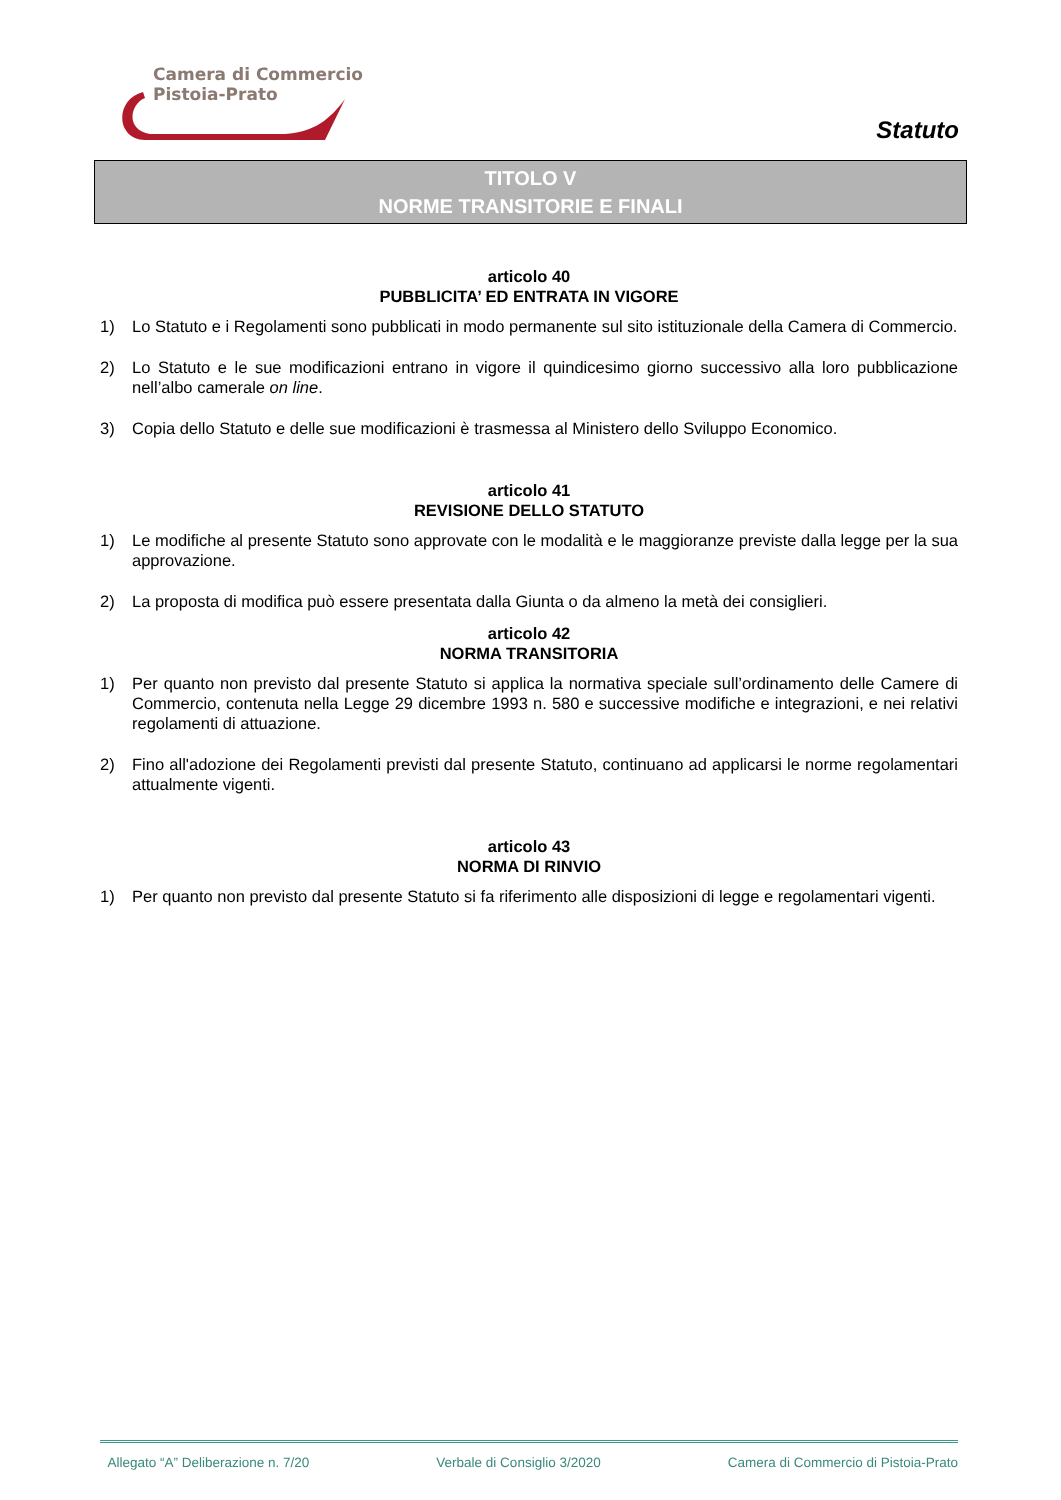Camera di Commercio
Pistoia-Prato
Statuto
TITOLO V
NORME TRANSITORIE E FINALI
articolo 40
PUBBLICITA’ ED ENTRATA IN VIGORE
1) Lo Statuto e i Regolamenti sono pubblicati in modo permanente sul sito istituzionale della Camera di Commercio.
2) Lo Statuto e le sue modificazioni entrano in vigore il quindicesimo giorno successivo alla loro pubblicazione nell’albo camerale on line.
3) Copia dello Statuto e delle sue modificazioni è trasmessa al Ministero dello Sviluppo Economico.
articolo 41
REVISIONE DELLO STATUTO
1) Le modifiche al presente Statuto sono approvate con le modalità e le maggioranze previste dalla legge per la sua approvazione.
2) La proposta di modifica può essere presentata dalla Giunta o da almeno la metà dei consiglieri.
articolo 42
NORMA TRANSITORIA
1) Per quanto non previsto dal presente Statuto si applica la normativa speciale sull’ordinamento delle Camere di Commercio, contenuta nella Legge 29 dicembre 1993 n. 580 e successive modifiche e integrazioni, e nei relativi regolamenti di attuazione.
2) Fino all'adozione dei Regolamenti previsti dal presente Statuto, continuano ad applicarsi le norme regolamentari attualmente vigenti.
articolo 43
NORMA DI RINVIO
1) Per quanto non previsto dal presente Statuto si fa riferimento alle disposizioni di legge e regolamentari vigenti.
Allegato “A” Deliberazione n. 7/20 Verbale di Consiglio 3/2020 Camera di Commercio di Pistoia-Prato